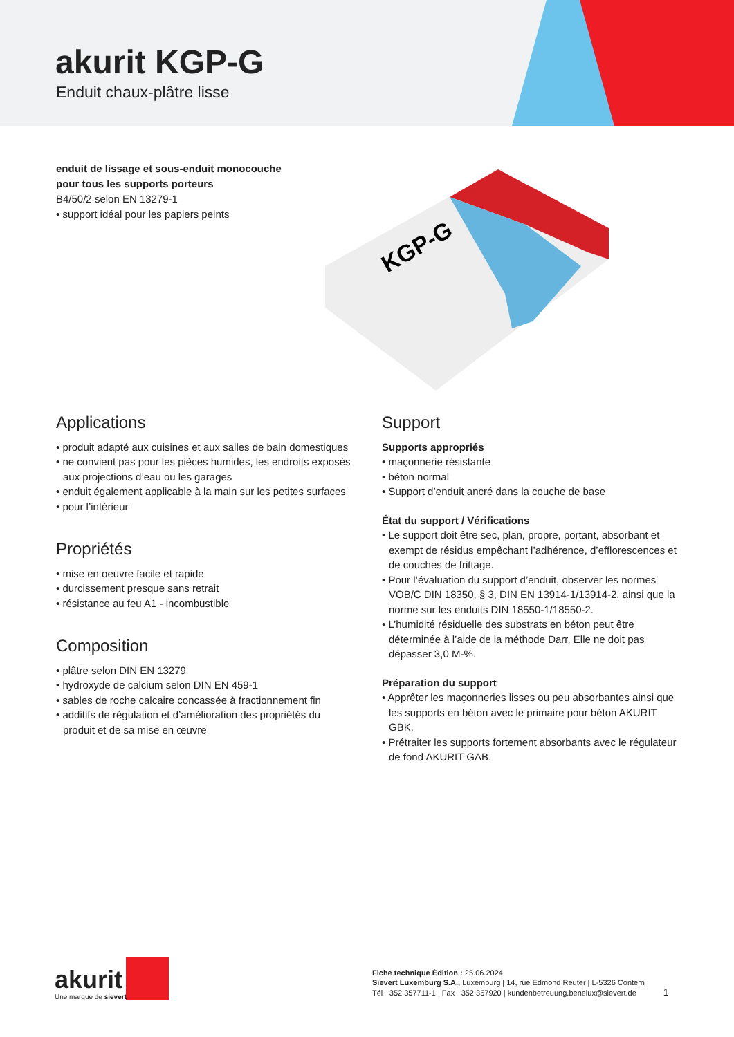akurit KGP-G
Enduit chaux-plâtre lisse
enduit de lissage et sous-enduit monocouche pour tous les supports porteurs
B4/50/2 selon EN 13279-1
• support idéal pour les papiers peints
KGP-G
Applications
• produit adapté aux cuisines et aux salles de bain domestiques
• ne convient pas pour les pièces humides, les endroits exposés aux projections d’eau ou les garages
• enduit également applicable à la main sur les petites surfaces
• pour l’intérieur
Propriétés
• mise en oeuvre facile et rapide
• durcissement presque sans retrait
• résistance au feu A1 - incombustible
Composition
• plâtre selon DIN EN 13279
• hydroxyde de calcium selon DIN EN 459-1
• sables de roche calcaire concassée à fractionnement fin
• additifs de régulation et d’amélioration des propriétés du produit et de sa mise en œuvre
Support
Supports appropriés
• maçonnerie résistante
• béton normal
• Support d’enduit ancré dans la couche de base
État du support / Vérifications
• Le support doit être sec, plan, propre, portant, absorbant et exempt de résidus empêchant l’adhérence, d’efflorescences et de couches de frittage.
• Pour l’évaluation du support d’enduit, observer les normes VOB/C DIN 18350, § 3, DIN EN 13914-1/13914-2, ainsi que la norme sur les enduits DIN 18550-1/18550-2.
• L’humidité résiduelle des substrats en béton peut être déterminée à l’aide de la méthode Darr. Elle ne doit pas dépasser 3,0 M-%.
Préparation du support
• Apprêter les maçonneries lisses ou peu absorbantes ainsi que les supports en béton avec le primaire pour béton AKURIT GBK.
• Prétraiter les supports fortement absorbants avec le régulateur de fond AKURIT GAB.
akurit
Une marque de sievert
Fiche technique Édition : 25.06.2024
Sievert Luxemburg S.A., Luxemburg | 14, rue Edmond Reuter | L-5326 Contern
Tél +352 357711-1 | Fax +352 357920 | kundenbetreuung.benelux@sievert.de 1